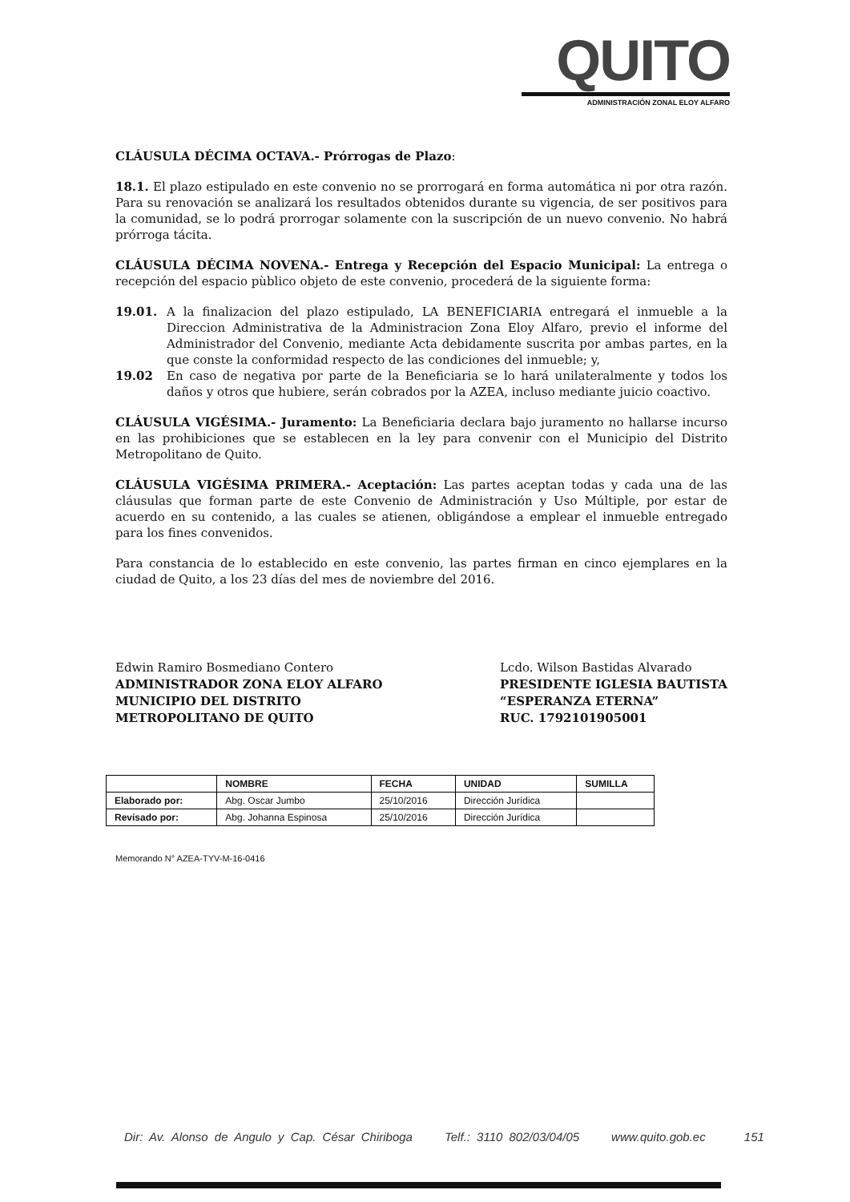QUITO
ADMINISTRACIÓN ZONAL ELOY ALFARO
CLÁUSULA DÉCIMA OCTAVA.- Prórrogas de Plazo:
18.1. El plazo estipulado en este convenio no se prorrogará en forma automática ni por otra razón. Para su renovación se analizará los resultados obtenidos durante su vigencia, de ser positivos para la comunidad, se lo podrá prorrogar solamente con la suscripción de un nuevo convenio. No habrá prórroga tácita.
CLÁUSULA DÉCIMA NOVENA.- Entrega y Recepción del Espacio Municipal: La entrega o recepción del espacio pùblico objeto de este convenio, procederá de la siguiente forma:
19.01. A la finalizacion del plazo estipulado, LA BENEFICIARIA entregará el inmueble a la Direccion Administrativa de la Administracion Zona Eloy Alfaro, previo el informe del Administrador del Convenio, mediante Acta debidamente suscrita por ambas partes, en la que conste la conformidad respecto de las condiciones del inmueble; y,
19.02 En caso de negativa por parte de la Beneficiaria se lo hará unilateralmente y todos los daños y otros que hubiere, serán cobrados por la AZEA, incluso mediante juicio coactivo.
CLÁUSULA VIGÉSIMA.- Juramento: La Beneficiaria declara bajo juramento no hallarse incurso en las prohibiciones que se establecen en la ley para convenir con el Municipio del Distrito Metropolitano de Quito.
CLÁUSULA VIGÉSIMA PRIMERA.- Aceptación: Las partes aceptan todas y cada una de las cláusulas que forman parte de este Convenio de Administración y Uso Múltiple, por estar de acuerdo en su contenido, a las cuales se atienen, obligándose a emplear el inmueble entregado para los fines convenidos.
Para constancia de lo establecido en este convenio, las partes firman en cinco ejemplares en la ciudad de Quito, a los 23 días del mes de noviembre del 2016.
Edwin Ramiro Bosmediano Contero
ADMINISTRADOR ZONA ELOY ALFARO
MUNICIPIO DEL DISTRITO
METROPOLITANO DE QUITO
Lcdo. Wilson Bastidas Alvarado
PRESIDENTE IGLESIA BAUTISTA
“ESPERANZA ETERNA”
RUC. 1792101905001
| | NOMBRE | FECHA | UNIDAD | SUMILLA |
| --- | --- | --- | --- | --- |
| Elaborado por: | Abg. Oscar Jumbo | 25/10/2016 | Dirección Jurídica | |
| Revisado por: | Abg. Johanna Espinosa | 25/10/2016 | Dirección Jurídica | |
Memorando N° AZEA-TYV-M-16-0416
Dir: Av. Alonso de Angulo y Cap. César Chiriboga Telf.: 3110 802/03/04/05 www.quito.gob.ec 151